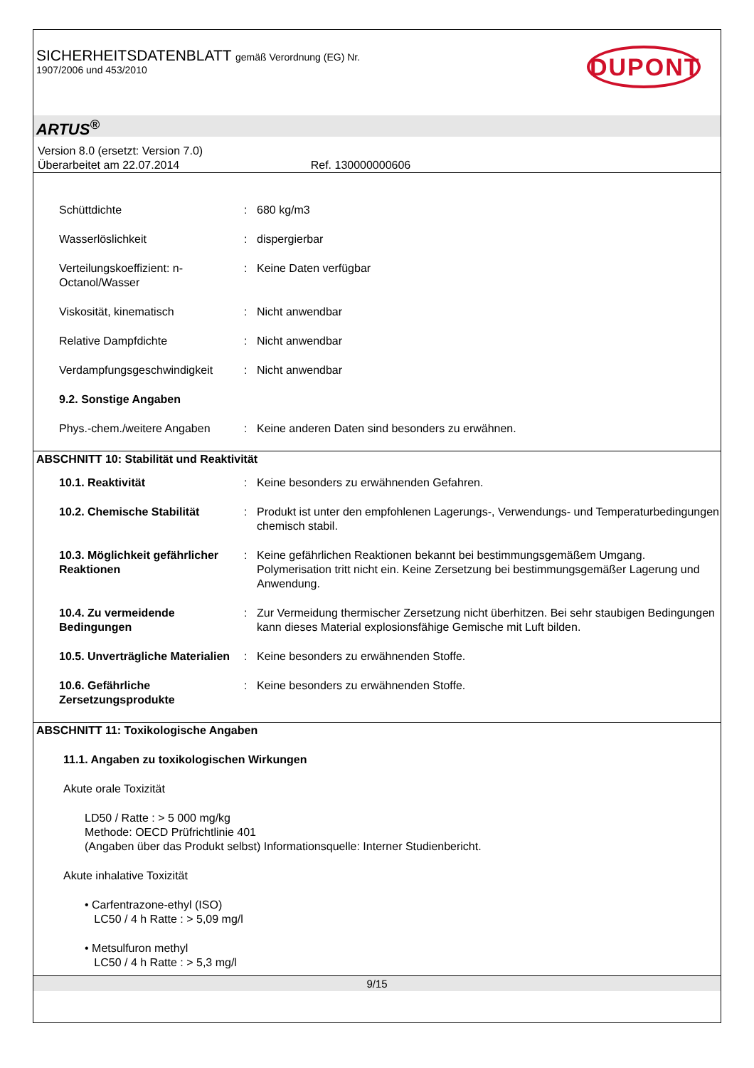SICHERHEITSDATENBLATT gemäß Verordnung (EG) Nr.
1907/2006 und 453/2010
DUPONT
ARTUS<sup>®</sup>
Version 8.0 (ersetzt: Version 7.0)
Überarbeitet am 22.07.2014 Ref. 130000000606
Schüttdichte : 680 kg/m3
Wasserlöslichkeit : dispergierbar
Verteilungskoeffizient: n-Octanol/Wasser
: Keine Daten verfügbar
Viskosität, kinematisch : Nicht anwendbar
Relative Dampfdichte : Nicht anwendbar
Verdampfungsgeschwindigkeit : Nicht anwendbar
9.2. Sonstige Angaben
Phys.-chem./weitere Angaben : Keine anderen Daten sind besonders zu erwähnen.
ABSCHNITT 10: Stabilität und Reaktivität
10.1. Reaktivität : Keine besonders zu erwähnenden Gefahren.
10.2. Chemische Stabilität : Produkt ist unter den empfohlenen Lagerungs-, Verwendungs- und Temperaturbedingungen chemisch stabil.
10.3. Möglichkeit gefährlicher Reaktionen
: Keine gefährlichen Reaktionen bekannt bei bestimmungsgemäßem Umgang. Polymerisation tritt nicht ein. Keine Zersetzung bei bestimmungsgemäßer Lagerung und Anwendung.
10.4. Zu vermeidende Bedingungen
: Zur Vermeidung thermischer Zersetzung nicht überhitzen. Bei sehr staubigen Bedingungen kann dieses Material explosionsfähige Gemische mit Luft bilden.
10.5. Unverträgliche Materialien
: Keine besonders zu erwähnenden Stoffe.
10.6. Gefährliche Zersetzungsprodukte
: Keine besonders zu erwähnenden Stoffe.
ABSCHNITT 11: Toxikologische Angaben
11.1. Angaben zu toxikologischen Wirkungen
Akute orale Toxizität
LD50 / Ratte : > 5 000 mg/kg
Methode: OECD Prüfrichtlinie 401
(Angaben über das Produkt selbst) Informationsquelle: Interner Studienbericht.
Akute inhalative Toxizität
• Carfentrazone-ethyl (ISO)
LC50 / 4 h Ratte : > 5,09 mg/l
• Metsulfuron methyl
LC50 / 4 h Ratte : > 5,3 mg/l
9/15